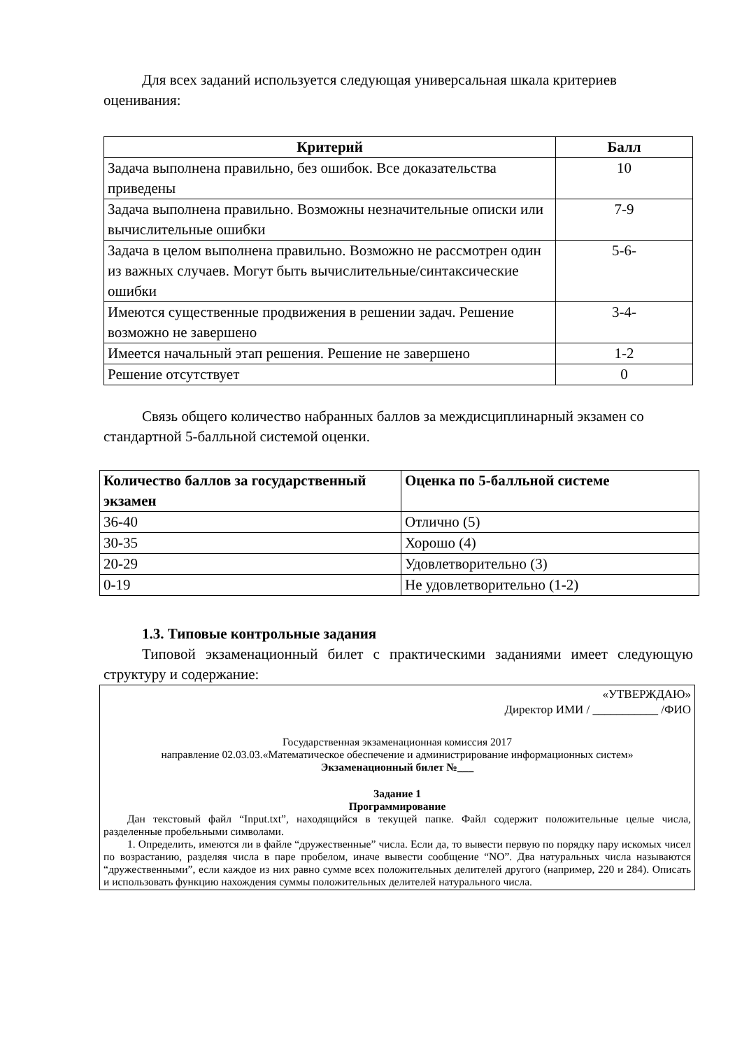Для всех заданий используется следующая универсальная шкала критериев оценивания:
| Критерий | Балл |
| --- | --- |
| Задача выполнена правильно, без ошибок. Все доказательства приведены | 10 |
| Задача выполнена правильно. Возможны незначительные описки или вычислительные ошибки | 7-9 |
| Задача в целом выполнена правильно. Возможно не рассмотрен один из важных случаев. Могут быть вычислительные/синтаксические ошибки | 5-6- |
| Имеются существенные продвижения в решении задач. Решение возможно не завершено | 3-4- |
| Имеется начальный этап решения. Решение не завершено | 1-2 |
| Решение отсутствует | 0 |
Связь общего количество набранных баллов за междисциплинарный экзамен со стандартной 5-балльной системой оценки.
| Количество баллов за государственный экзамен | Оценка по 5-балльной системе |
| --- | --- |
| 36-40 | Отлично (5) |
| 30-35 | Хорошо (4) |
| 20-29 | Удовлетворительно (3) |
| 0-19 | Не удовлетворительно (1-2) |
1.3. Типовые контрольные задания
Типовой экзаменационный билет с практическими заданиями имеет следующую структуру и содержание:
«УТВЕРЖДАЮ»
Директор ИМИ / ___________ /ФИО
Государственная экзаменационная комиссия 2017
направление 02.03.03.«Математическое обеспечение и администрирование информационных систем»
Экзаменационный билет №___
Задание 1
Программирование
Дан текстовый файл “Input.txt”, находящийся в текущей папке. Файл содержит положительные целые числа, разделенные пробельными символами.
1. Определить, имеются ли в файле “дружественные” числа. Если да, то вывести первую по порядку пару искомых чисел по возрастанию, разделяя числа в паре пробелом, иначе вывести сообщение “NO”. Два натуральных числа называются “дружественными”, если каждое из них равно сумме всех положительных делителей другого (например, 220 и 284). Описать и использовать функцию нахождения суммы положительных делителей натурального числа.